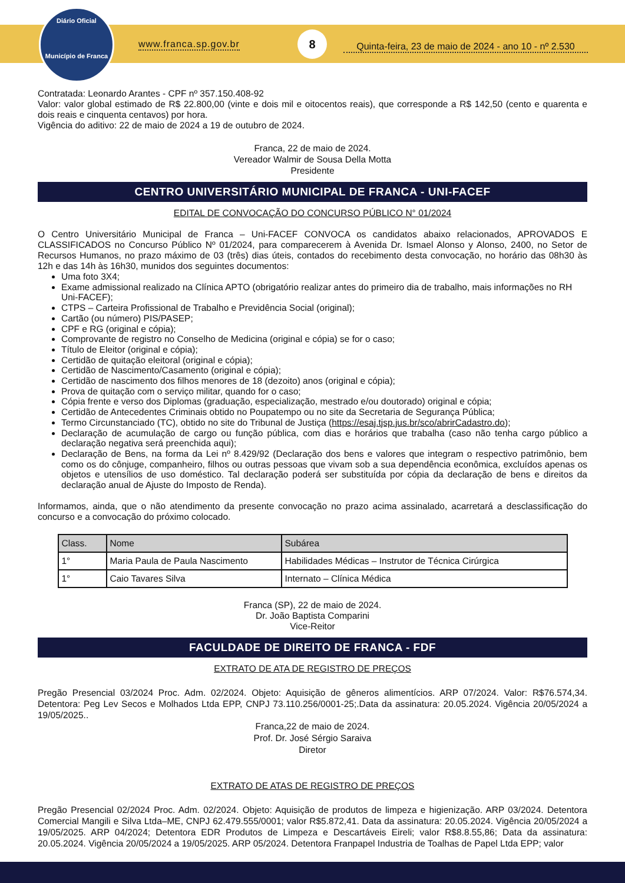Diário Oficial
Município de Franca
www.franca.sp.gov.br
8
Quinta-feira, 23 de maio de 2024 - ano 10 - nº 2.530
Contratada: Leonardo Arantes - CPF nº 357.150.408-92
Valor: valor global estimado de R$ 22.800,00 (vinte e dois mil e oitocentos reais), que corresponde a R$ 142,50 (cento e quarenta e dois reais e cinquenta centavos) por hora.
Vigência do aditivo: 22 de maio de 2024 a 19 de outubro de 2024.
Franca, 22 de maio de 2024.
Vereador Walmir de Sousa Della Motta
Presidente
CENTRO UNIVERSITÁRIO MUNICIPAL DE FRANCA - UNI-FACEF
EDITAL DE CONVOCAÇÃO DO CONCURSO PÚBLICO N° 01/2024
O Centro Universitário Municipal de Franca – Uni-FACEF CONVOCA os candidatos abaixo relacionados, APROVADOS E CLASSIFICADOS no Concurso Público Nº 01/2024, para comparecerem à Avenida Dr. Ismael Alonso y Alonso, 2400, no Setor de Recursos Humanos, no prazo máximo de 03 (três) dias úteis, contados do recebimento desta convocação, no horário das 08h30 às 12h e das 14h às 16h30, munidos dos seguintes documentos:
Uma foto 3X4;
Exame admissional realizado na Clínica APTO (obrigatório realizar antes do primeiro dia de trabalho, mais informações no RH Uni-FACEF);
CTPS – Carteira Profissional de Trabalho e Previdência Social (original);
Cartão (ou número) PIS/PASEP;
CPF e RG (original e cópia);
Comprovante de registro no Conselho de Medicina (original e cópia) se for o caso;
Título de Eleitor (original e cópia);
Certidão de quitação eleitoral (original e cópia);
Certidão de Nascimento/Casamento (original e cópia);
Certidão de nascimento dos filhos menores de 18 (dezoito) anos (original e cópia);
Prova de quitação com o serviço militar, quando for o caso;
Cópia frente e verso dos Diplomas (graduação, especialização, mestrado e/ou doutorado) original e cópia;
Certidão de Antecedentes Criminais obtido no Poupatempo ou no site da Secretaria de Segurança Pública;
Termo Circunstanciado (TC), obtido no site do Tribunal de Justiça (https://esaj.tjsp.jus.br/sco/abrirCadastro.do);
Declaração de acumulação de cargo ou função pública, com dias e horários que trabalha (caso não tenha cargo público a declaração negativa será preenchida aqui);
Declaração de Bens, na forma da Lei nº 8.429/92 (Declaração dos bens e valores que integram o respectivo patrimônio, bem como os do cônjuge, companheiro, filhos ou outras pessoas que vivam sob a sua dependência econômica, excluídos apenas os objetos e utensílios de uso doméstico. Tal declaração poderá ser substituída por cópia da declaração de bens e direitos da declaração anual de Ajuste do Imposto de Renda).
Informamos, ainda, que o não atendimento da presente convocação no prazo acima assinalado, acarretará a desclassificação do concurso e a convocação do próximo colocado.
| Class. | Nome | Subárea |
| --- | --- | --- |
| 1° | Maria Paula de Paula Nascimento | Habilidades Médicas – Instrutor de Técnica Cirúrgica |
| 1° | Caio Tavares Silva | Internato – Clínica Médica |
Franca (SP), 22 de maio de 2024.
Dr. João Baptista Comparini
Vice-Reitor
FACULDADE DE DIREITO DE FRANCA - FDF
EXTRATO DE ATA DE REGISTRO DE PREÇOS
Pregão Presencial 03/2024 Proc. Adm. 02/2024. Objeto: Aquisição de gêneros alimentícios. ARP 07/2024. Valor: R$76.574,34. Detentora: Peg Lev Secos e Molhados Ltda EPP, CNPJ 73.110.256/0001-25;.Data da assinatura: 20.05.2024. Vigência 20/05/2024 a 19/05/2025..
Franca,22 de maio de 2024.
Prof. Dr. José Sérgio Saraiva
Diretor
EXTRATO DE ATAS DE REGISTRO DE PREÇOS
Pregão Presencial 02/2024 Proc. Adm. 02/2024. Objeto: Aquisição de produtos de limpeza e higienização. ARP 03/2024. Detentora Comercial Mangili e Silva Ltda–ME, CNPJ 62.479.555/0001; valor R$5.872,41. Data da assinatura: 20.05.2024. Vigência 20/05/2024 a 19/05/2025. ARP 04/2024; Detentora EDR Produtos de Limpeza e Descartáveis Eireli; valor R$8.8.55,86; Data da assinatura: 20.05.2024. Vigência 20/05/2024 a 19/05/2025. ARP 05/2024. Detentora Franpapel Industria de Toalhas de Papel Ltda EPP; valor